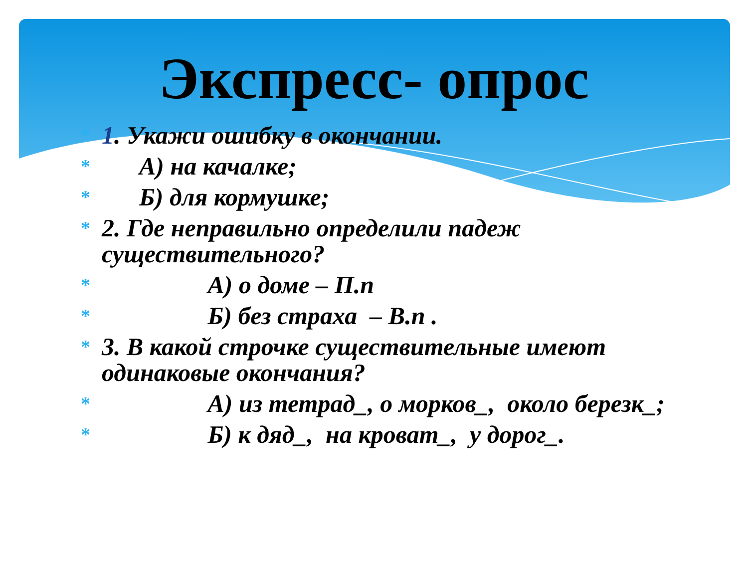Экспресс- опрос
* 1. Укажи ошибку в окончании.
* А) на качалке;
* Б) для кормушке;
* 2. Где неправильно определили падеж существительного?
* А) о доме – П.п
* Б) без страха – В.п .
* 3. В какой строчке существительные имеют одинаковые окончания?
* А) из тетрад_, о морков_, около березк_;
* Б) к дяд_, на кроват_, у дорог_.